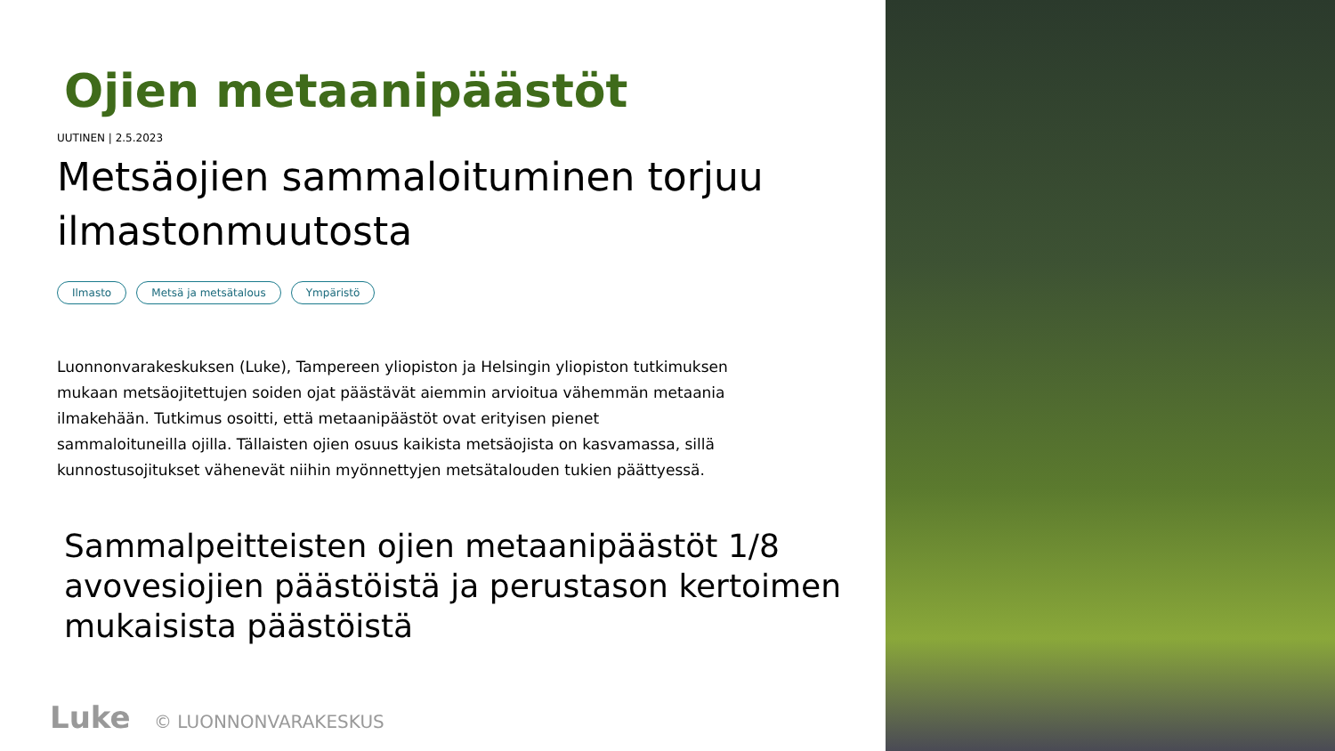Ojien metaanipäästöt
UUTINEN | 2.5.2023
Metsäojien sammaloituminen torjuu ilmastonmuutosta
Ilmasto Metsä ja metsätalous Ympäristö
Luonnonvarakeskuksen (Luke), Tampereen yliopiston ja Helsingin yliopiston tutkimuksen mukaan metsäojitettujen soiden ojat päästävät aiemmin arvioitua vähemmän metaania ilmakehään. Tutkimus osoitti, että metaanipäästöt ovat erityisen pienet sammaloituneilla ojilla. Tällaisten ojien osuus kaikista metsäojista on kasvamassa, sillä kunnostusojitukset vähenevät niihin myönnettyjen metsätalouden tukien päättyessä.
Sammalpeitteisten ojien metaanipäästöt 1/8 avovesiojien päästöistä ja perustason kertoimen mukaisista päästöistä
Luke © LUONNONVARAKESKUS